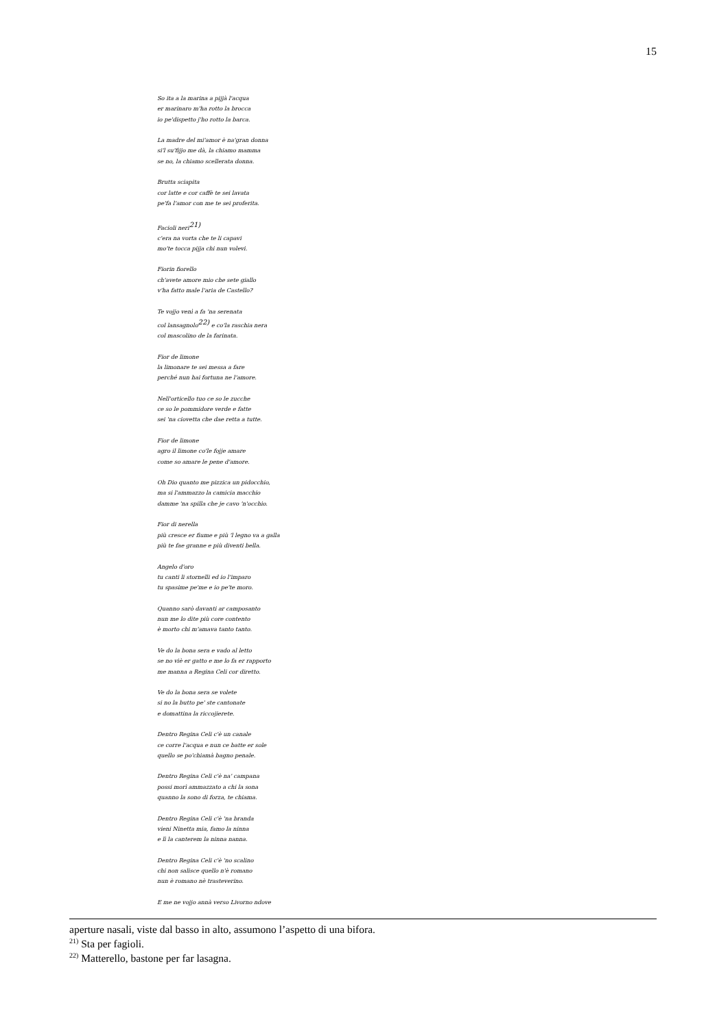15
So ita a la marina a pijjà l'acqua
er marinaro m'ha rotto la brocca
io pe'dispetto j'ho rotto la barca.
La madre del mi'amor è na'gran donna
si'l su'fijjo me dà, la chiamo mamma
se no, la chiamo scellerata donna.
Brutta sciapita
cor latte e cor caffè te sei lavata
pe'fa l'amor con me te sei proferita.
Facioli neri<sup>21)</sup>
c'era na vorta che te li capavi
mo'te tocca pijja chi nun volevi.
Fiorin fiorello
ch'avete amore mio che sete giallo
v'ha fatto male l'aria de Castello?
Te vojjo venì a fa 'na serenata
col lansagnolo<sup>22)</sup> e co'la raschia nera
col mascolino de la farinata.
Fior de limone
la limonare te sei messa a fare
perché nun hai fortuna ne l'amore.
Nell'orticello tuo ce so le zucche
ce so le pommidore verde e fatte
sei 'na ciovetta che dae retta a tutte.
Fior de limone
agro il limone co'le fojje amare
come so amare le pene d'amore.
Oh Dio quanto me pizzica un pidocchio,
ma si l'ammazzo la camicia macchio
damme 'na spilla che je cavo 'n'occhio.
Fior di nerella
più cresce er fiume e più 'l legno va a galla
più te fae granne e più diventi bella.
Angelo d'oro
tu canti li stornelli ed io l'imparo
tu spasime pe'me e io pe'te moro.
Quanno sarò davanti ar camposanto
nun me lo dite più core contento
è morto chi m'amava tanto tanto.
Ve do la bona sera e vado al letto
se no viè er gatto e me lo fa er rapporto
me manna a Regina Celi cor diretto.
Ve do la bona sera se volete
si no la butto pe' ste cantonate
e domattina la riccojierete.
Dentro Regina Celi c'è un canale
ce corre l'acqua e nun ce batte er sole
quello se po'chiamà bagno penale.
Dentro Regina Celi c'è na' campana
possi morì ammazzato a chi la sona
quanno la sono di forza, te chiama.
Dentro Regina Celi c'è 'na branda
vieni Ninetta mia, famo la ninna
e lì la canterem la ninna nanna.
Dentro Regina Celi c'è 'no scalino
chi non salisce quello n'è romano
nun è romano nè trasteverino.
E me ne vojjo annà verso Livorno ndove
aperture nasali, viste dal basso in alto, assumono l’aspetto di una bifora.
<sup>21)</sup> Sta per fagioli.
<sup>22)</sup> Matterello, bastone per far lasagna.